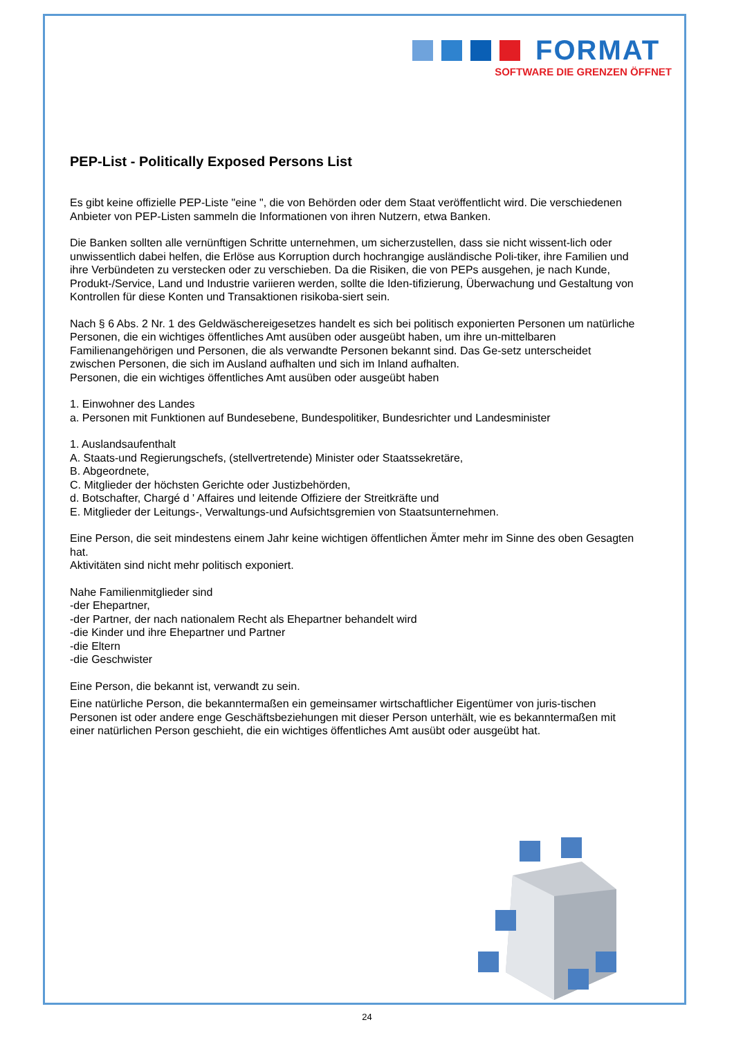FORMAT
SOFTWARE DIE GRENZEN ÖFFNET
PEP-List - Politically Exposed Persons List
Es gibt keine offizielle PEP-Liste "eine ", die von Behörden oder dem Staat veröffentlicht wird. Die verschiedenen Anbieter von PEP-Listen sammeln die Informationen von ihren Nutzern, etwa Banken.
Die Banken sollten alle vernünftigen Schritte unternehmen, um sicherzustellen, dass sie nicht wissent-lich oder unwissentlich dabei helfen, die Erlöse aus Korruption durch hochrangige ausländische Poli-tiker, ihre Familien und ihre Verbündeten zu verstecken oder zu verschieben. Da die Risiken, die von PEPs ausgehen, je nach Kunde, Produkt-/Service, Land und Industrie variieren werden, sollte die Iden-tifizierung, Überwachung und Gestaltung von Kontrollen für diese Konten und Transaktionen risikoba-siert sein.
Nach § 6 Abs. 2 Nr. 1 des Geldwäschereigesetzes handelt es sich bei politisch exponierten Personen um natürliche Personen, die ein wichtiges öffentliches Amt ausüben oder ausgeübt haben, um ihre un-mittelbaren Familienangehörigen und Personen, die als verwandte Personen bekannt sind. Das Ge-setz unterscheidet zwischen Personen, die sich im Ausland aufhalten und sich im Inland aufhalten.
Personen, die ein wichtiges öffentliches Amt ausüben oder ausgeübt haben
1. Einwohner des Landes
a. Personen mit Funktionen auf Bundesebene, Bundespolitiker, Bundesrichter und Landesminister
1. Auslandsaufenthalt
A. Staats-und Regierungschefs, (stellvertretende) Minister oder Staatssekretäre,
B. Abgeordnete,
C. Mitglieder der höchsten Gerichte oder Justizbehörden,
d. Botschafter, Chargé d ' Affaires und leitende Offiziere der Streitkräfte und
E. Mitglieder der Leitungs-, Verwaltungs-und Aufsichtsgremien von Staatsunternehmen.
Eine Person, die seit mindestens einem Jahr keine wichtigen öffentlichen Ämter mehr im Sinne des oben Gesagten hat.
Aktivitäten sind nicht mehr politisch exponiert.
Nahe Familienmitglieder sind
-der Ehepartner,
-der Partner, der nach nationalem Recht als Ehepartner behandelt wird
-die Kinder und ihre Ehepartner und Partner
-die Eltern
-die Geschwister
Eine Person, die bekannt ist, verwandt zu sein.
Eine natürliche Person, die bekanntermaßen ein gemeinsamer wirtschaftlicher Eigentümer von juris-tischen Personen ist oder andere enge Geschäftsbeziehungen mit dieser Person unterhält, wie es bekanntermaßen mit einer natürlichen Person geschieht, die ein wichtiges öffentliches Amt ausübt oder ausgeübt hat.
24